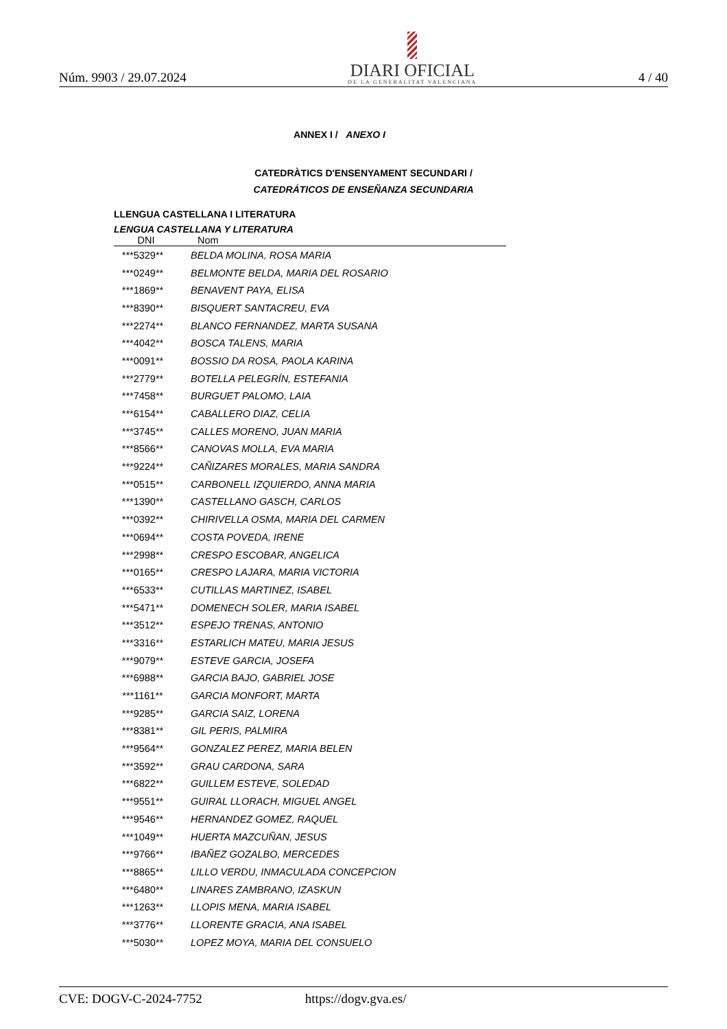Núm. 9903 / 29.07.2024
DIARI OFICIAL
DE LA GENERALITAT VALENCIANA
4 / 40
ANNEX I / ANEXO I
CATEDRÀTICS D'ENSENYAMENT SECUNDARI /
CATEDRÁTICOS DE ENSEÑANZA SECUNDARIA
LLENGUA CASTELLANA I LITERATURA
LENGUA CASTELLANA Y LITERATURA
| DNI | Nom |
| --- | --- |
| ***5329** | BELDA MOLINA, ROSA MARIA |
| ***0249** | BELMONTE BELDA, MARIA DEL ROSARIO |
| ***1869** | BENAVENT PAYA, ELISA |
| ***8390** | BISQUERT SANTACREU, EVA |
| ***2274** | BLANCO FERNANDEZ, MARTA SUSANA |
| ***4042** | BOSCA TALENS, MARIA |
| ***0091** | BOSSIO DA ROSA, PAOLA KARINA |
| ***2779** | BOTELLA PELEGRÍN, ESTEFANIA |
| ***7458** | BURGUET PALOMO, LAIA |
| ***6154** | CABALLERO DIAZ, CELIA |
| ***3745** | CALLES MORENO, JUAN MARIA |
| ***8566** | CANOVAS MOLLA, EVA MARIA |
| ***9224** | CAÑIZARES MORALES, MARIA SANDRA |
| ***0515** | CARBONELL IZQUIERDO, ANNA MARIA |
| ***1390** | CASTELLANO GASCH, CARLOS |
| ***0392** | CHIRIVELLA OSMA, MARIA DEL CARMEN |
| ***0694** | COSTA POVEDA, IRENE |
| ***2998** | CRESPO ESCOBAR, ANGELICA |
| ***0165** | CRESPO LAJARA, MARIA VICTORIA |
| ***6533** | CUTILLAS MARTINEZ, ISABEL |
| ***5471** | DOMENECH SOLER, MARIA ISABEL |
| ***3512** | ESPEJO TRENAS, ANTONIO |
| ***3316** | ESTARLICH MATEU, MARIA JESUS |
| ***9079** | ESTEVE GARCIA, JOSEFA |
| ***6988** | GARCIA BAJO, GABRIEL JOSE |
| ***1161** | GARCIA MONFORT, MARTA |
| ***9285** | GARCIA SAIZ, LORENA |
| ***8381** | GIL PERIS, PALMIRA |
| ***9564** | GONZALEZ PEREZ, MARIA BELEN |
| ***3592** | GRAU CARDONA, SARA |
| ***6822** | GUILLEM ESTEVE, SOLEDAD |
| ***9551** | GUIRAL LLORACH, MIGUEL ANGEL |
| ***9546** | HERNANDEZ GOMEZ, RAQUEL |
| ***1049** | HUERTA MAZCUÑAN, JESUS |
| ***9766** | IBAÑEZ GOZALBO, MERCEDES |
| ***8865** | LILLO VERDU, INMACULADA CONCEPCION |
| ***6480** | LINARES ZAMBRANO, IZASKUN |
| ***1263** | LLOPIS MENA, MARIA ISABEL |
| ***3776** | LLORENTE GRACIA, ANA ISABEL |
| ***5030** | LOPEZ MOYA, MARIA DEL CONSUELO |
CVE: DOGV-C-2024-7752 https://dogv.gva.es/